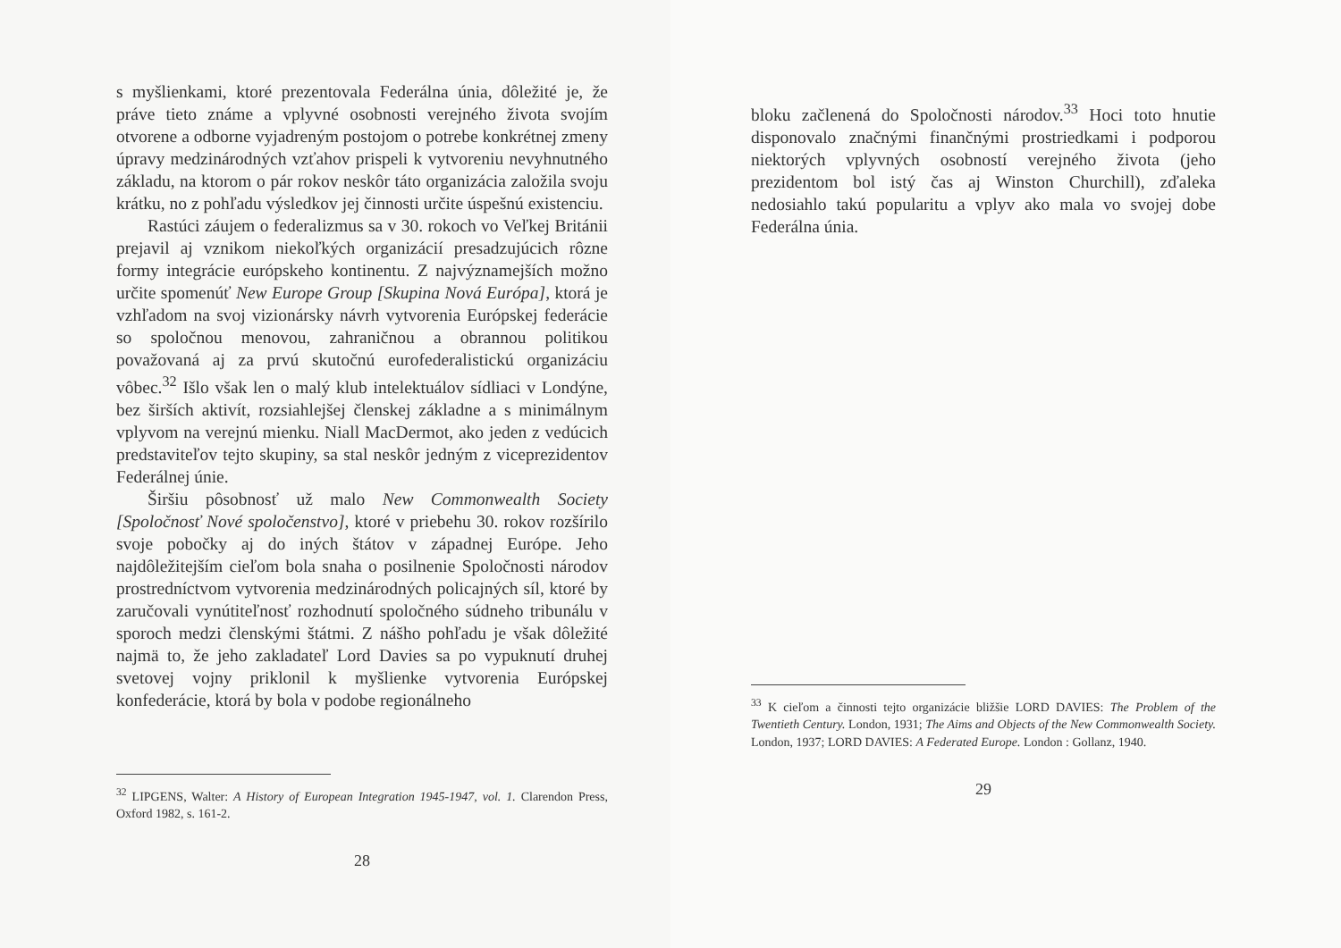s myšlienkami, ktoré prezentovala Federálna únia, dôležité je, že práve tieto známe a vplyvné osobnosti verejného života svojím otvorene a odborne vyjadreným postojom o potrebe konkrétnej zmeny úpravy medzinárodných vzťahov prispeli k vytvoreniu nevyhnutného základu, na ktorom o pár rokov neskôr táto organizácia založila svoju krátku, no z pohľadu výsledkov jej činnosti určite úspešnú existenciu.
Rastúci záujem o federalizmus sa v 30. rokoch vo Veľkej Británii prejavil aj vznikom niekoľkých organizácií presadzujúcich rôzne formy integrácie európskeho kontinentu. Z najvýznamejších možno určite spomenúť New Europe Group [Skupina Nová Európa], ktorá je vzhľadom na svoj vizionársky návrh vytvorenia Európskej federácie so spoločnou menovou, zahraničnou a obrannou politikou považovaná aj za prvú skutočnú eurofederalistickú organizáciu vôbec.<sup>32</sup> Išlo však len o malý klub intelektuálov sídliaci v Londýne, bez širších aktivít, rozsiahlejšej členskej základne a s minimálnym vplyvom na verejnú mienku. Niall MacDermot, ako jeden z vedúcich predstaviteľov tejto skupiny, sa stal neskôr jedným z viceprezidentov Federálnej únie.
Širšiu pôsobnosť už malo New Commonwealth Society [Spoločnosť Nové spoločenstvo], ktoré v priebehu 30. rokov rozšírilo svoje pobočky aj do iných štátov v západnej Európe. Jeho najdôležitejším cieľom bola snaha o posilnenie Spoločnosti národov prostredníctvom vytvorenia medzinárodných policajných síl, ktoré by zaručovali vynútiteľnosť rozhodnutí spoločného súdneho tribunálu v sporoch medzi členskými štátmi. Z nášho pohľadu je však dôležité najmä to, že jeho zakladateľ Lord Davies sa po vypuknutí druhej svetovej vojny priklonil k myšlienke vytvorenia Európskej konfederácie, ktorá by bola v podobe regionálneho
<sup>32</sup> LIPGENS, Walter: A History of European Integration 1945-1947, vol. 1. Clarendon Press, Oxford 1982, s. 161-2.
28
bloku začlenená do Spoločnosti národov.<sup>33</sup> Hoci toto hnutie disponovalo značnými finančnými prostriedkami i podporou niektorých vplyvných osobností verejného života (jeho prezidentom bol istý čas aj Winston Churchill), zďaleka nedosiahlo takú popularitu a vplyv ako mala vo svojej dobe Federálna únia.
<sup>33</sup> K cieľom a činnosti tejto organizácie bližšie LORD DAVIES: The Problem of the Twentieth Century. London, 1931; The Aims and Objects of the New Commonwealth Society. London, 1937; LORD DAVIES: A Federated Europe. London : Gollanz, 1940.
29